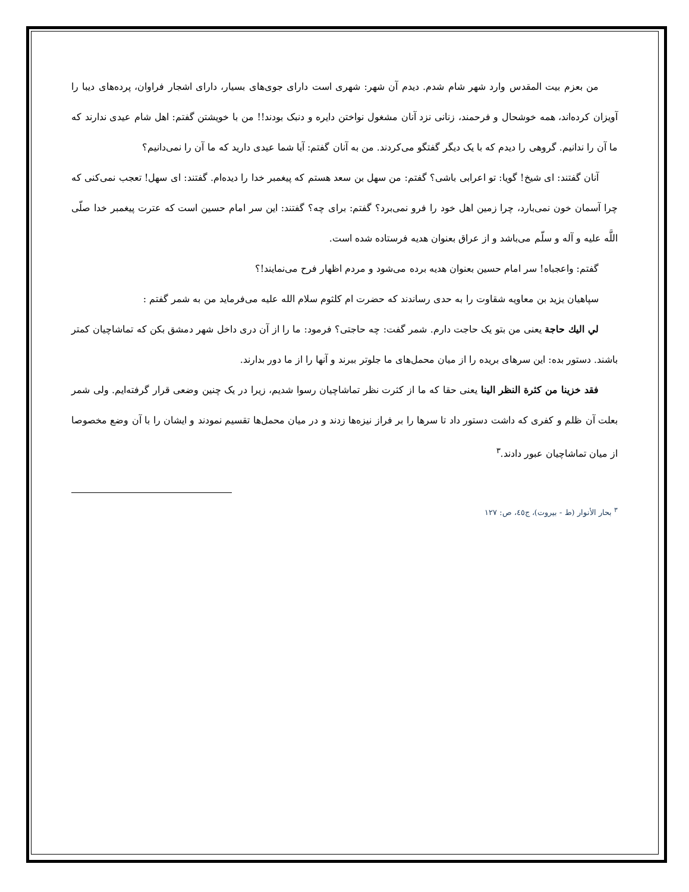من بعزم بيت المقدس وارد شهر شام شدم. ديدم آن شهر: شهری است دارای جوی‌های بسيار، دارای اشجار فراوان، پرده‌های ديبا را آويزان کرده‌اند، همه خوشحال و فرحمند، زنانی نزد آنان مشغول نواختن دايره و دنبک بودند!! من با خويشتن گفتم: اهل شام عيدی ندارند که ما آن را ندانيم. گروهی را ديدم که با يک ديگر گفتگو می‌کردند. من به آنان گفتم: آيا شما عيدی داريد که ما آن را نمی‌دانيم؟
آنان گفتند: ای شيخ! گويا: تو اعرابی باشی؟ گفتم: من سهل بن سعد هستم که پيغمبر خدا را ديده‌ام. گفتند: ای سهل! تعجب نمی‌کنی که چرا آسمان خون نمی‌بارد، چرا زمين اهل خود را فرو نمی‌برد؟ گفتم: برای چه؟ گفتند: اين سر امام حسين است که عترت پيغمبر خدا صلّی اللَّه عليه و آله و سلّم می‌باشد و از عراق بعنوان هديه فرستاده شده است.
گفتم: واعجباه! سر امام حسين بعنوان هديه برده می‌شود و مردم اظهار فرح می‌نمايند!؟
سپاهيان يزيد بن معاويه شقاوت را به حدی رساندند که حضرت ام کلثوم سلام الله عليه می‌فرمايد من به شمر گفتم :
لي اليك حاجة يعنی من بتو يک حاجت دارم. شمر گفت: چه حاجتی؟ فرمود: ما را از آن دری داخل شهر دمشق بکن که تماشاچيان کمتر باشند. دستور بده: اين سرهای بريده را از ميان محمل‌های ما جلوتر ببرند و آنها را از ما دور بدارند.
فقد خزينا من كثرة النظر الينا يعنی حقا که ما از کثرت نظر تماشاچيان رسوا شديم، زيرا در يک چنين وضعی قرار گرفته‌ايم. ولی شمر بعلت آن ظلم و کفری که داشت دستور داد تا سرها را بر فراز نيزه‌ها زدند و در ميان محمل‌ها تقسيم نمودند و ايشان را با آن وضع مخصوصا از ميان تماشاچيان عبور دادند.<sup>٣</sup>
<sup>٣</sup> بحار الأنوار (ط - بيروت)، ج٤٥، ص: ١٢٧